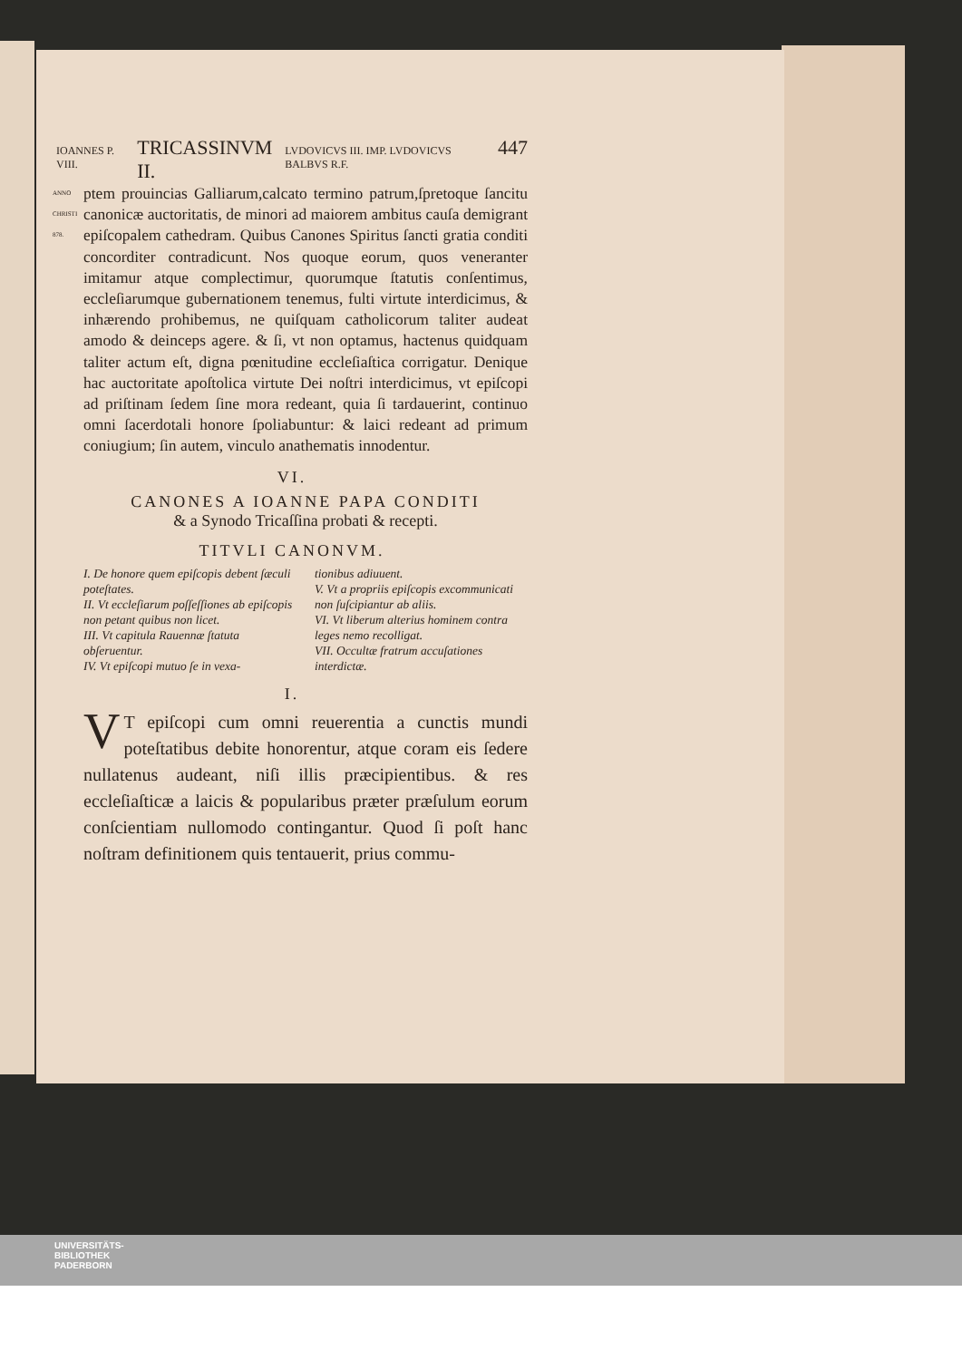IOANNES P. VIII. TRICASSINVM II. LVDOVICVS III. IMP. LVDOVICVS BALBVS R.F. 447
ANNO CHRISTI 878. ptem prouincias Galliarum,calcato termino patrum,ſpretoque ſancitu canonicæ auctoritatis, de minori ad maiorem ambitus cauſa demigrant epiſcopalem cathedram. Quibus Canones Spiritus ſancti gratia conditi concorditer contradicunt. Nos quoque eorum, quos veneranter imitamur atque complectimur, quorumque ſtatutis conſentimus, eccleſiarumque gubernationem tenemus, fulti virtute interdicimus, & inhærendo prohibemus, ne quiſquam catholicorum taliter audeat amodo & deinceps agere. & ſi, vt non optamus, hactenus quidquam taliter actum eſt, digna pœnitudine eccleſiaſtica corrigatur. Denique hac auctoritate apoſtolica virtute Dei noſtri interdicimus, vt epiſcopi ad priſtinam ſedem ſine mora redeant, quia ſi tardauerint, continuo omni ſacerdotali honore ſpoliabuntur: & laici redeant ad primum coniugium; ſin autem, vinculo anathematis innodentur.
VI.
CANONES A IOANNE PAPA CONDITI
& a Synodo Tricaſſina probati & recepti.
TITVLI CANONVM.
I. De honore quem epiſcopis debent ſæculi poteſtates.
II. Vt eccleſiarum poſſeſſiones ab epiſcopis non petant quibus non licet.
III. Vt capitula Rauennæ ſtatuta obſeruentur.
IV. Vt epiſcopi mutuo ſe in vexa-
tionibus adiuuent.
V. Vt a propriis epiſcopis excommunicati non ſuſcipiantur ab aliis.
VI. Vt liberum alterius hominem contra leges nemo recolligat.
VII. Occultæ fratrum accuſationes interdictæ.
I.
VT epiſcopi cum omni reuerentia a cunctis mundi poteſtatibus debite honorentur, atque coram eis ſedere nullatenus audeant, niſi illis præcipientibus. & res eccleſiaſticæ a laicis & popularibus præter præſulum eorum conſcientiam nullomodo contingantur. Quod ſi poſt hanc noſtram definitionem quis tentauerit, prius commu-
UNIVERSITÄTS-
BIBLIOTHEK
PADERBORN